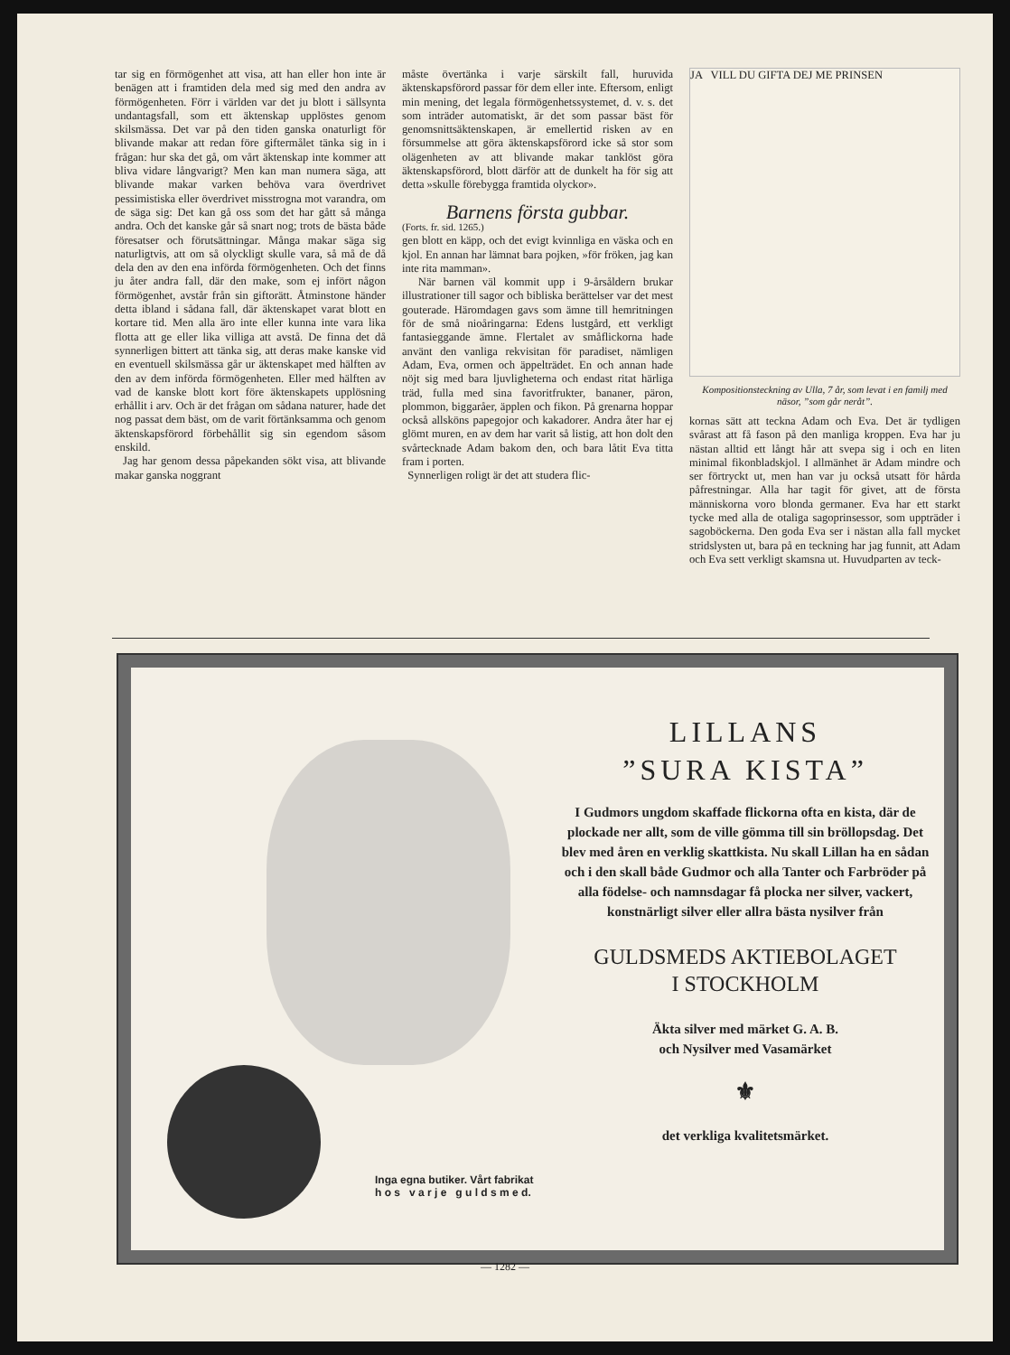tar sig en förmögenhet att visa, att han eller hon inte är benägen att i framtiden dela med sig med den andra av förmögenheten. Förr i världen var det ju blott i sällsynta undantagsfall, som ett äktenskap upplöstes genom skilsmässa. Det var på den tiden ganska onaturligt för blivande makar att redan före giftermålet tänka sig in i frågan: hur ska det gå, om vårt äktenskap inte kommer att bliva vidare långvarigt? Men kan man numera säga, att blivande makar varken behöva vara överdrivet pessimistiska eller överdrivet misstrogna mot varandra, om de säga sig: Det kan gå oss som det har gått så många andra. Och det kanske går så snart nog; trots de bästa både föresatser och förutsättningar. Många makar säga sig naturligtvis, att om så olyckligt skulle vara, så må de då dela den av den ena införda förmögenheten. Och det finns ju åter andra fall, där den make, som ej infört någon förmögenhet, avstår från sin giftorätt. Åtminstone händer detta ibland i sådana fall, där äktenskapet varat blott en kortare tid. Men alla äro inte eller kunna inte vara lika flotta att ge eller lika villiga att avstå. De finna det då synnerligen bittert att tänka sig, att deras make kanske vid en eventuell skilsmässa går ur äktenskapet med hälften av den av dem införda förmögenheten. Eller med hälften av vad de kanske blott kort före äktenskapets upplösning erhållit i arv. Och är det frågan om sådana naturer, hade det nog passat dem bäst, om de varit förtänksamma och genom äktenskapsförord förbehållit sig sin egendom såsom enskild.
Jag har genom dessa påpekanden sökt visa, att blivande makar ganska noggrant
måste övertänka i varje särskilt fall, huruvida äktenskapsförord passar för dem eller inte. Eftersom, enligt min mening, det legala förmögenhetssystemet, d. v. s. det som inträder automatiskt, är det som passar bäst för genomsnittsäktenskapen, är emellertid risken av en försummelse att göra äktenskapsförord icke så stor som olägenheten av att blivande makar tanklöst göra äktenskapsförord, blott därför att de dunkelt ha för sig att detta »skulle förebygga framtida olyckor».
Barnens första gubbar.
(Forts. fr. sid. 1265.)
gen blott en käpp, och det evigt kvinnliga en väska och en kjol. En annan har lämnat bara pojken, »för fröken, jag kan inte rita mamman».
När barnen väl kommit upp i 9-årsåldern brukar illustrationer till sagor och bibliska berättelser var det mest gouterade. Häromdagen gavs som ämne till hemritningen för de små nioåringarna: Edens lustgård, ett verkligt fantasieggande ämne. Flertalet av småflickorna hade använt den vanliga rekvisitan för paradiset, nämligen Adam, Eva, ormen och äppelträdet. En och annan hade nöjt sig med bara ljuvligheterna och endast ritat härliga träd, fulla med sina favoritfrukter, bananer, päron, plommon, biggaråer, äpplen och fikon. På grenarna hoppar också allsköns papegojor och kakadorer. Andra åter har ej glömt muren, en av dem har varit så listig, att hon dolt den svårtecknade Adam bakom den, och bara låtit Eva titta fram i porten.
Synnerligen roligt är det att studera flic-
JA VILL DU GIFTA DEJ ME PRINSEN
Kompositionsteckning av Ulla, 7 år, som levat i en familj med näsor, ”som går neråt”.
kornas sätt att teckna Adam och Eva. Det är tydligen svårast att få fason på den manliga kroppen. Eva har ju nästan alltid ett långt hår att svepa sig i och en liten minimal fikonbladskjol. I allmänhet är Adam mindre och ser förtryckt ut, men han var ju också utsatt för hårda påfrestningar. Alla har tagit för givet, att de första människorna voro blonda germaner. Eva har ett starkt tycke med alla de otaliga sagoprinsessor, som uppträder i sagoböckerna. Den goda Eva ser i nästan alla fall mycket stridslysten ut, bara på en teckning har jag funnit, att Adam och Eva sett verkligt skamsna ut. Huvudparten av teck-
Inga egna butiker. Vårt fabrikat
h o s v a r j e g u l d s m e d.
LILLANS
”SURA KISTA”
I Gudmors ungdom skaffade flickorna ofta en kista, där de plockade ner allt, som de ville gömma till sin bröllopsdag. Det blev med åren en verklig skattkista. Nu skall Lillan ha en sådan och i den skall både Gudmor och alla Tanter och Farbröder på alla födelse- och namnsdagar få plocka ner silver, vackert, konstnärligt silver eller allra bästa nysilver från
GULDSMEDS AKTIEBOLAGET
I STOCKHOLM
Äkta silver med märket G. A. B.
och Nysilver med Vasamärket
⚜
det verkliga kvalitetsmärket.
— 1282 —